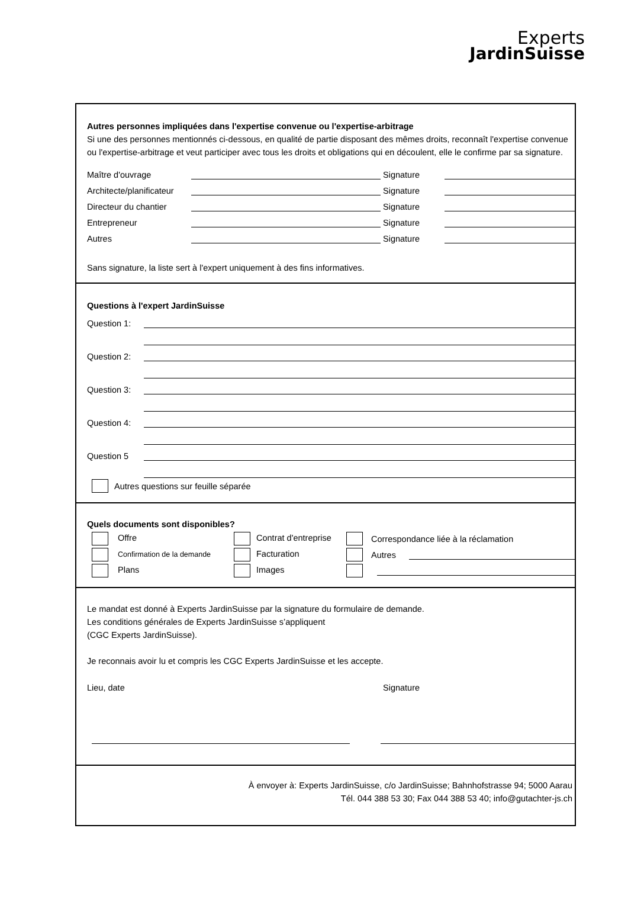Experts
JardinSuisse
Autres personnes impliquées dans l'expertise convenue ou l'expertise-arbitrage
Si une des personnes mentionnés ci-dessous, en qualité de partie disposant des mêmes droits, reconnaît l'expertise convenue ou l'expertise-arbitrage et veut participer avec tous les droits et obligations qui en découlent, elle le confirme par sa signature.
Maître d'ouvrage Signature
Architecte/planificateur Signature
Directeur du chantier Signature
Entrepreneur Signature
Autres Signature
Sans signature, la liste sert à l'expert uniquement à des fins informatives.
Questions à l'expert JardinSuisse
Question 1:
Question 2:
Question 3:
Question 4:
Question 5
Autres questions sur feuille séparée
Quels documents sont disponibles?
Offre Contrat d'entreprise Correspondance liée à la réclamation
Confirmation de la demande Facturation Autres
Plans Images
Le mandat est donné à Experts JardinSuisse par la signature du formulaire de demande.
Les conditions générales de Experts JardinSuisse s’appliquent
(CGC Experts JardinSuisse).
Je reconnais avoir lu et compris les CGC Experts JardinSuisse et les accepte.
Lieu, date Signature
À envoyer à: Experts JardinSuisse, c/o JardinSuisse; Bahnhofstrasse 94; 5000 Aarau
Tél. 044 388 53 30; Fax 044 388 53 40; info@gutachter-js.ch